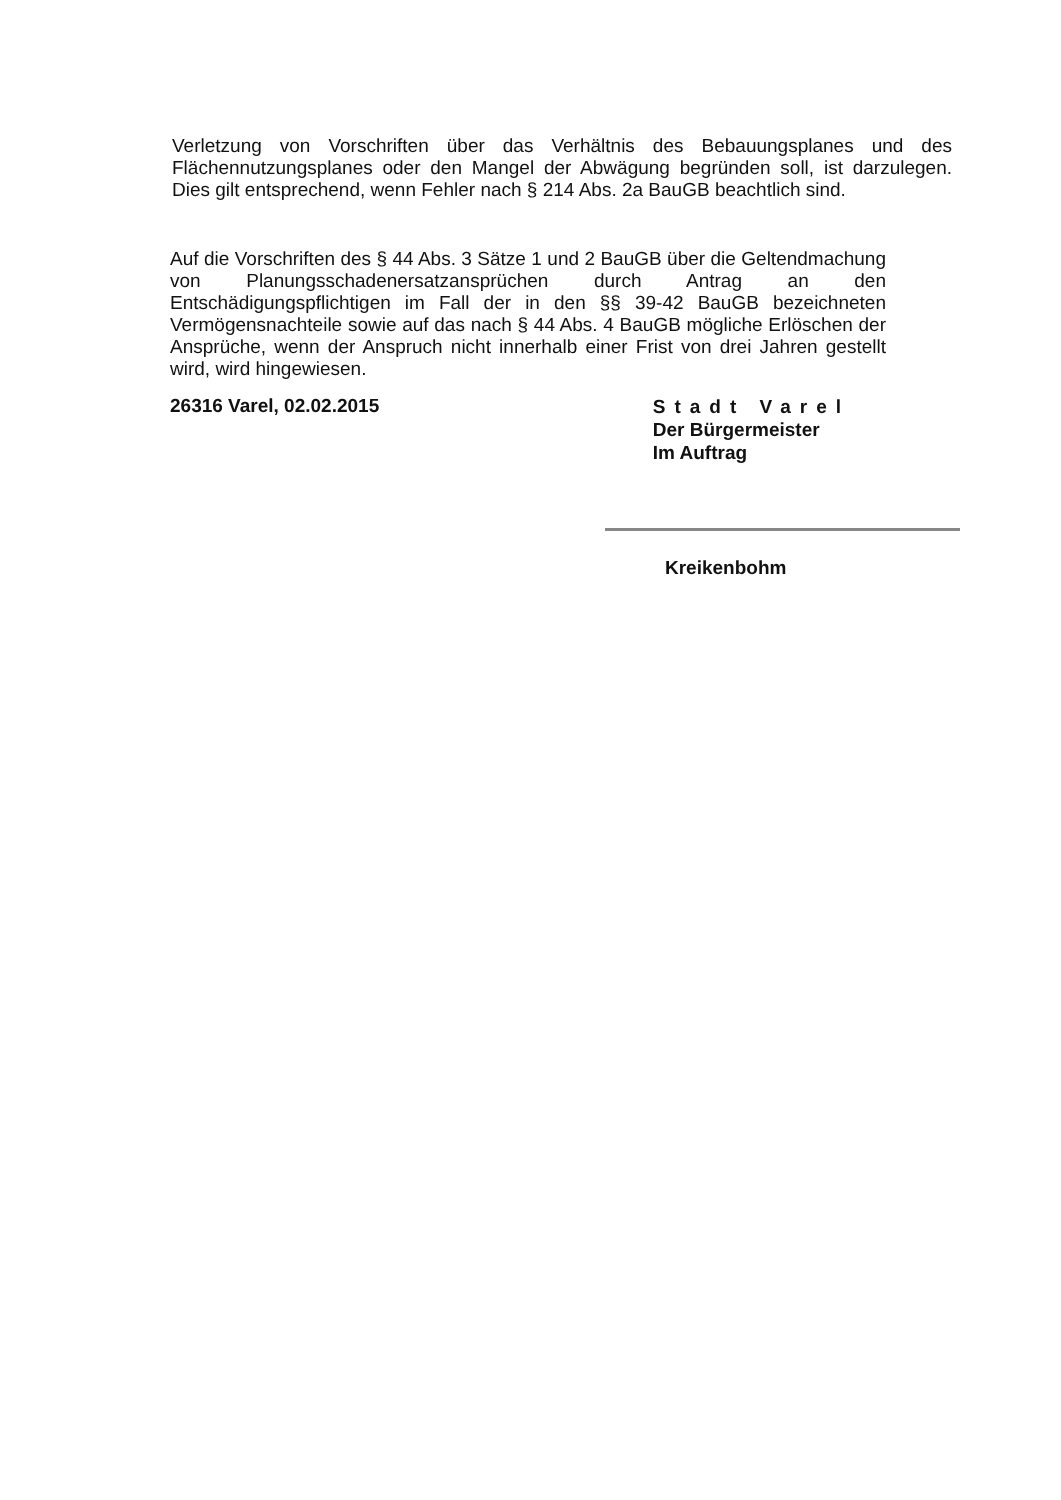Verletzung von Vorschriften über das Verhältnis des Bebauungsplanes und des Flächennutzungsplanes oder den Mangel der Abwägung begründen soll, ist darzulegen. Dies gilt entsprechend, wenn Fehler nach § 214 Abs. 2a BauGB beachtlich sind.
Auf die Vorschriften des § 44 Abs. 3 Sätze 1 und 2 BauGB über die Geltendmachung von Planungsschadenersatzansprüchen durch Antrag an den Entschädigungspflichtigen im Fall der in den §§ 39-42 BauGB bezeichneten Vermögensnachteile sowie auf das nach § 44 Abs. 4 BauGB mögliche Erlöschen der Ansprüche, wenn der Anspruch nicht innerhalb einer Frist von drei Jahren gestellt wird, wird hingewiesen.
26316 Varel, 02.02.2015
Stadt Varel
Der Bürgermeister
Im Auftrag
Kreikenbohm